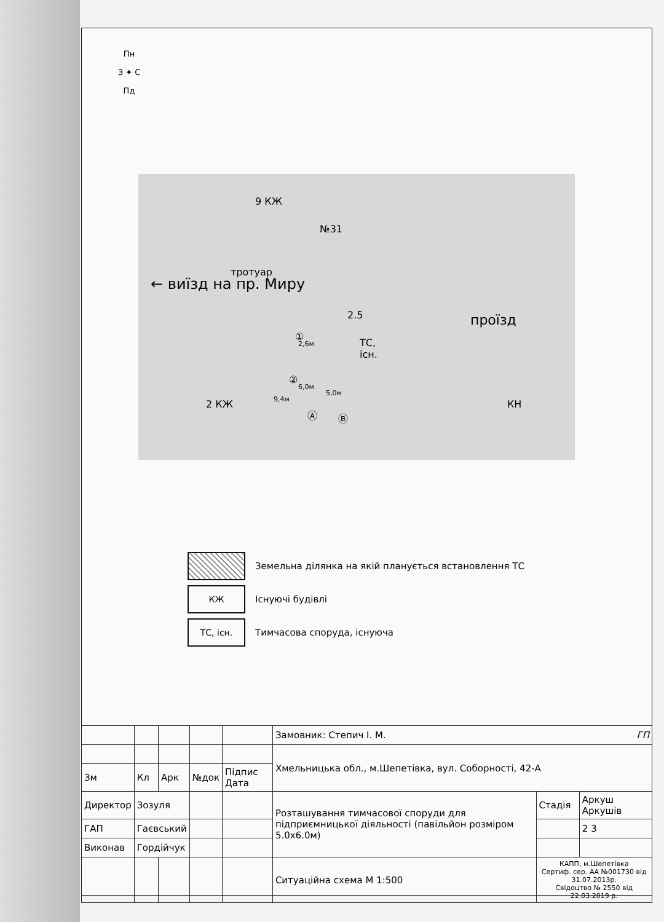Пн
З ✦ С
Пд
9 КЖ
№31
тротуар
← виїзд на пр. Миру
2.5 проїзд
ТС,
існ.
2,6м
6,0м
5,0м
9,4м 2 КЖ
①
②
Ⓐ Ⓑ
КН
Земельна ділянка на якій планується встановлення ТС
КЖ
Існуючі будівлі
ТС, існ.
Тимчасова споруда, існуюча
| | | | | | Замовник: Степич І. М. ГП | | |
| | | | | | Хмельницька обл., м.Шепетівка, вул. Соборності, 42-А | | |
| Зм | Кл | Арк | №док | Підпис Дата | | | |
| Директор | Зозуля | | | | Розташування тимчасової споруди для підприємницької діяльності (павільйон розміром 5.0х6.0м) | Стадія | Аркуш Аркушів |
| ГАП | Гаєвський | | | | | | 2 3 |
| Виконав | Гордійчук | | | | | | |
| | | | | | Ситуаційна схема М 1:500 | КАПП, м.Шепетівка Сертиф. сер. АА №001730 від 31.07.2013р. Свідоцтво № 2550 від 22.03.2019 р. | |